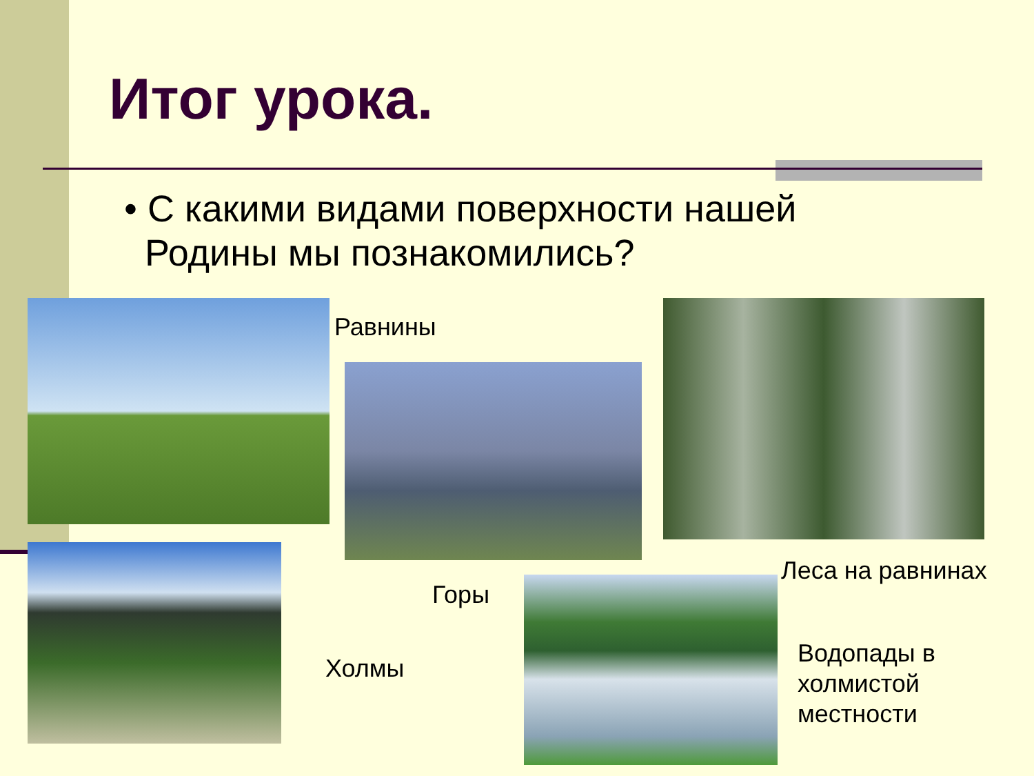Итог урока.
• С какими видами поверхности нашей
Родины мы познакомились?
Равнины
Леса на равнинах
Горы
Холмы
Водопады в
холмистой
местности